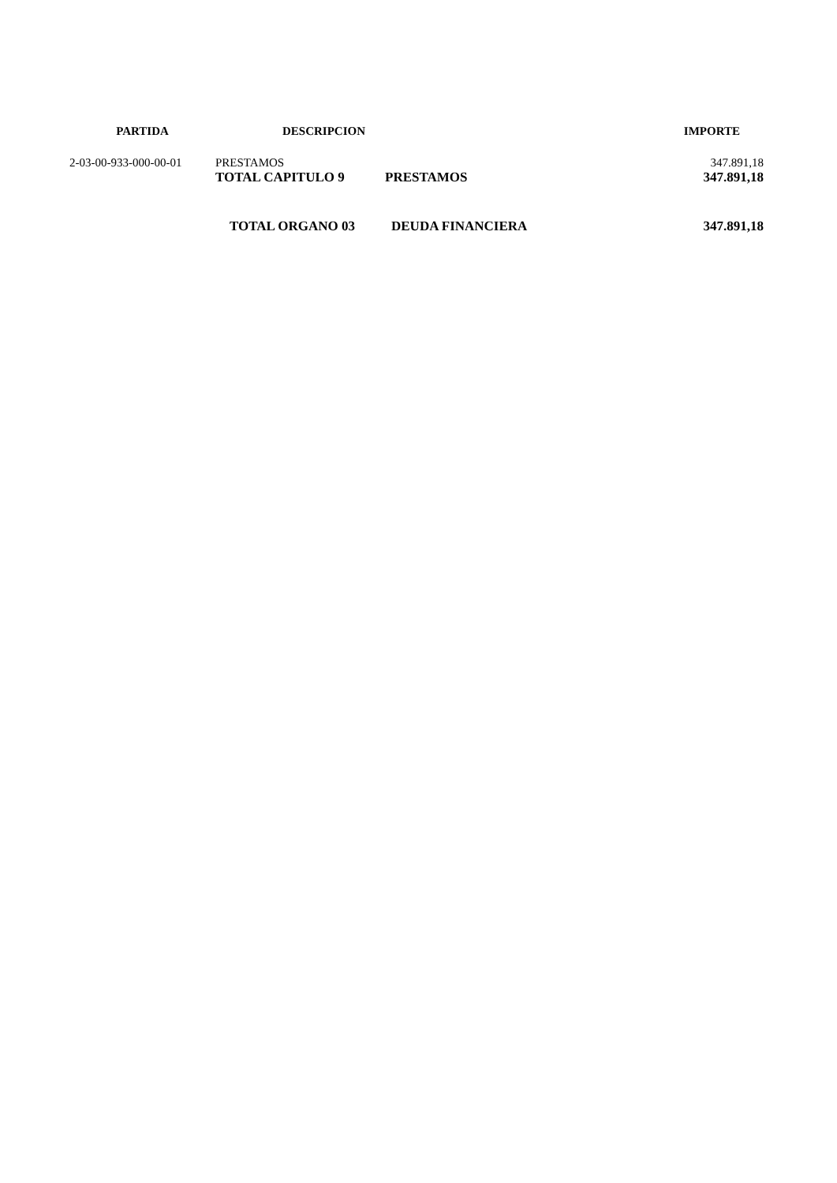| PARTIDA | DESCRIPCION | | IMPORTE |
| --- | --- | --- | --- |
| 2-03-00-933-000-00-01 | PRESTAMOS | | 347.891,18 |
| | TOTAL CAPITULO 9 | PRESTAMOS | 347.891,18 |
| | TOTAL ORGANO 03 | DEUDA FINANCIERA | 347.891,18 |